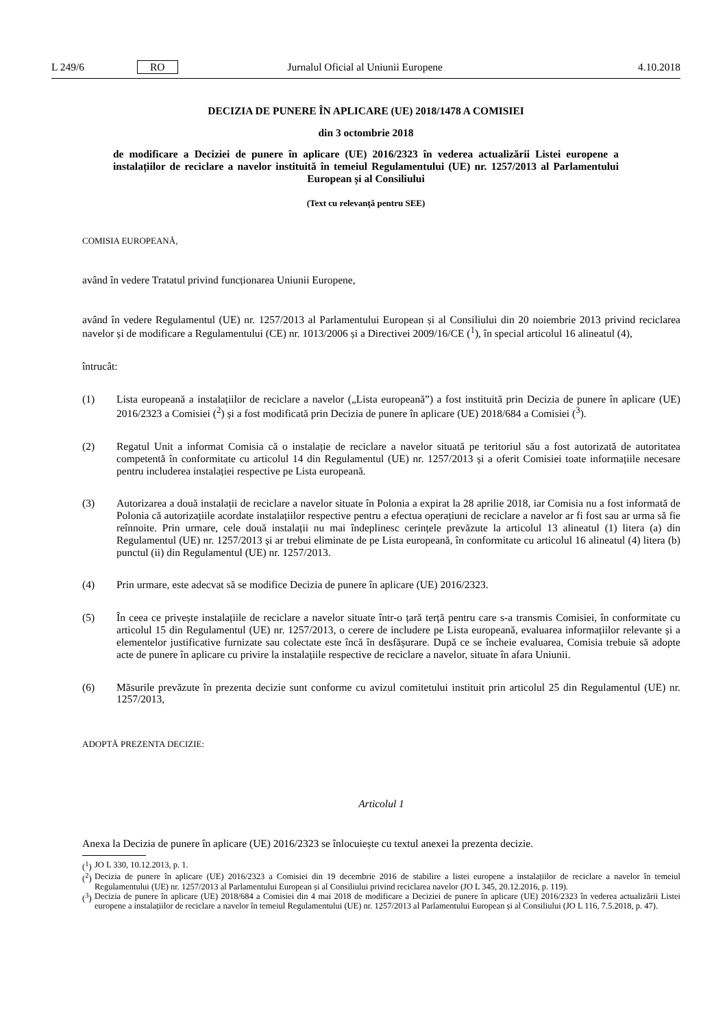L 249/6 RO Jurnalul Oficial al Uniunii Europene 4.10.2018
DECIZIA DE PUNERE ÎN APLICARE (UE) 2018/1478 A COMISIEI
din 3 octombrie 2018
de modificare a Deciziei de punere în aplicare (UE) 2016/2323 în vederea actualizării Listei europene a instalațiilor de reciclare a navelor instituită în temeiul Regulamentului (UE) nr. 1257/2013 al Parlamentului European și al Consiliului
(Text cu relevanță pentru SEE)
COMISIA EUROPEANĂ,
având în vedere Tratatul privind funcționarea Uniunii Europene,
având în vedere Regulamentul (UE) nr. 1257/2013 al Parlamentului European și al Consiliului din 20 noiembrie 2013 privind reciclarea navelor și de modificare a Regulamentului (CE) nr. 1013/2006 și a Directivei 2009/16/CE (<sup>1</sup>), în special articolul 16 alineatul (4),
întrucât:
(1) Lista europeană a instalațiilor de reciclare a navelor („Lista europeană”) a fost instituită prin Decizia de punere în aplicare (UE) 2016/2323 a Comisiei (<sup>2</sup>) și a fost modificată prin Decizia de punere în aplicare (UE) 2018/684 a Comisiei (<sup>3</sup>).
(2) Regatul Unit a informat Comisia că o instalație de reciclare a navelor situată pe teritoriul său a fost autorizată de autoritatea competentă în conformitate cu articolul 14 din Regulamentul (UE) nr. 1257/2013 și a oferit Comisiei toate informațiile necesare pentru includerea instalației respective pe Lista europeană.
(3) Autorizarea a două instalații de reciclare a navelor situate în Polonia a expirat la 28 aprilie 2018, iar Comisia nu a fost informată de Polonia că autorizațiile acordate instalațiilor respective pentru a efectua operațiuni de reciclare a navelor ar fi fost sau ar urma să fie reînnoite. Prin urmare, cele două instalații nu mai îndeplinesc cerințele prevăzute la articolul 13 alineatul (1) litera (a) din Regulamentul (UE) nr. 1257/2013 și ar trebui eliminate de pe Lista europeană, în conformitate cu articolul 16 alineatul (4) litera (b) punctul (ii) din Regulamentul (UE) nr. 1257/2013.
(4) Prin urmare, este adecvat să se modifice Decizia de punere în aplicare (UE) 2016/2323.
(5) În ceea ce privește instalațiile de reciclare a navelor situate într-o țară terță pentru care s-a transmis Comisiei, în conformitate cu articolul 15 din Regulamentul (UE) nr. 1257/2013, o cerere de includere pe Lista europeană, evaluarea informațiilor relevante și a elementelor justificative furnizate sau colectate este încă în desfășurare. După ce se încheie evaluarea, Comisia trebuie să adopte acte de punere în aplicare cu privire la instalațiile respective de reciclare a navelor, situate în afara Uniunii.
(6) Măsurile prevăzute în prezenta decizie sunt conforme cu avizul comitetului instituit prin articolul 25 din Regulamentul (UE) nr. 1257/2013,
ADOPTĂ PREZENTA DECIZIE:
Articolul 1
Anexa la Decizia de punere în aplicare (UE) 2016/2323 se înlocuiește cu textul anexei la prezenta decizie.
(<sup>1</sup>) JO L 330, 10.12.2013, p. 1.
(<sup>2</sup>) Decizia de punere în aplicare (UE) 2016/2323 a Comisiei din 19 decembrie 2016 de stabilire a listei europene a instalațiilor de reciclare a navelor în temeiul Regulamentului (UE) nr. 1257/2013 al Parlamentului European și al Consiliului privind reciclarea navelor (JO L 345, 20.12.2016, p. 119).
(<sup>3</sup>) Decizia de punere în aplicare (UE) 2018/684 a Comisiei din 4 mai 2018 de modificare a Deciziei de punere în aplicare (UE) 2016/2323 în vederea actualizării Listei europene a instalațiilor de reciclare a navelor în temeiul Regulamentului (UE) nr. 1257/2013 al Parlamentului European și al Consiliului (JO L 116, 7.5.2018, p. 47).